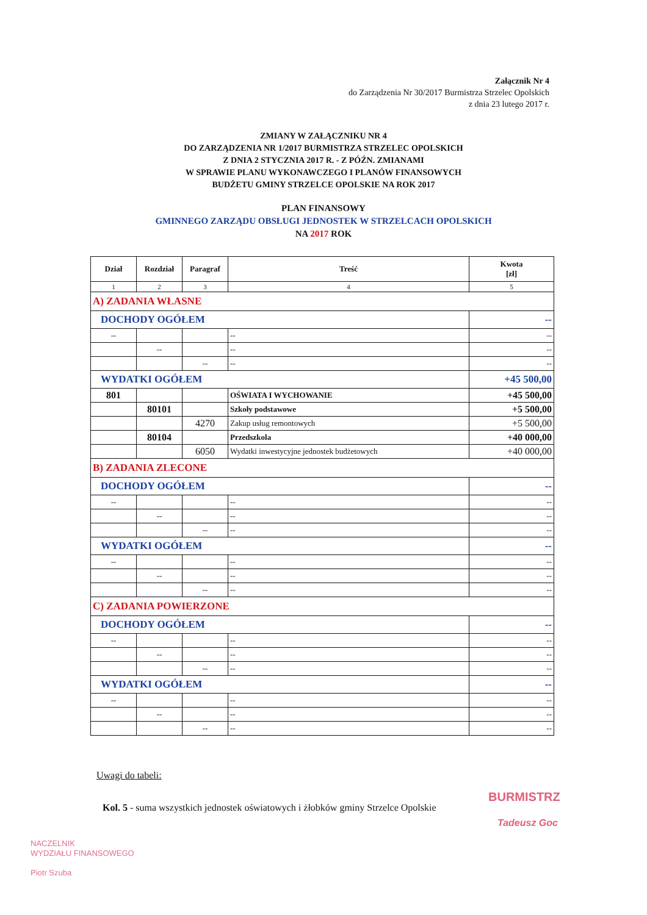Załącznik Nr 4
do Zarządzenia Nr 30/2017 Burmistrza Strzelec Opolskich
z dnia 23 lutego 2017 r.
ZMIANY W ZAŁĄCZNIKU NR 4
DO ZARZĄDZENIA NR 1/2017 BURMISTRZA STRZELEC OPOLSKICH
Z DNIA 2 STYCZNIA 2017 R. - Z PÓŹN. ZMIANAMI
W SPRAWIE PLANU WYKONAWCZEGO I PLANÓW FINANSOWYCH
BUDŻETU GMINY STRZELCE OPOLSKIE NA ROK 2017
PLAN FINANSOWY
GMINNEGO ZARZĄDU OBSŁUGI JEDNOSTEK W STRZELCACH OPOLSKICH
NA 2017 ROK
| Dział | Rozdział | Paragraf | Treść | Kwota [zł] |
| --- | --- | --- | --- | --- |
| 1 | 2 | 3 | 4 | 5 |
| A) ZADANIA WŁASNE | | | | |
| DOCHODY OGÓŁEM | | | | -- |
| -- | | | -- | -- |
| | -- | | -- | -- |
| | | -- | -- | -- |
| WYDATKI OGÓŁEM | | | | +45 500,00 |
| 801 | | | OŚWIATA I WYCHOWANIE | +45 500,00 |
| | 80101 | | Szkoły podstawowe | +5 500,00 |
| | | 4270 | Zakup usług remontowych | +5 500,00 |
| | 80104 | | Przedszkola | +40 000,00 |
| | | 6050 | Wydatki inwestycyjne jednostek budżetowych | +40 000,00 |
| B) ZADANIA ZLECONE | | | | |
| DOCHODY OGÓŁEM | | | | -- |
| -- | | | -- | -- |
| | -- | | -- | -- |
| | | -- | -- | -- |
| WYDATKI OGÓŁEM | | | | -- |
| -- | | | -- | -- |
| | -- | | -- | -- |
| | | -- | -- | -- |
| C) ZADANIA POWIERZONE | | | | |
| DOCHODY OGÓŁEM | | | | -- |
| -- | | | -- | -- |
| | -- | | -- | -- |
| | | -- | -- | -- |
| WYDATKI OGÓŁEM | | | | -- |
| -- | | | -- | -- |
| | -- | | -- | -- |
| | | -- | -- | -- |
Uwagi do tabeli:
Kol. 5 - suma wszystkich jednostek oświatowych i żłobków gminy Strzelce Opolskie
BURMISTRZ
Tadeusz Goc
NACZELNIK
WYDZIAŁU FINANSOWEGO
Piotr Szuba